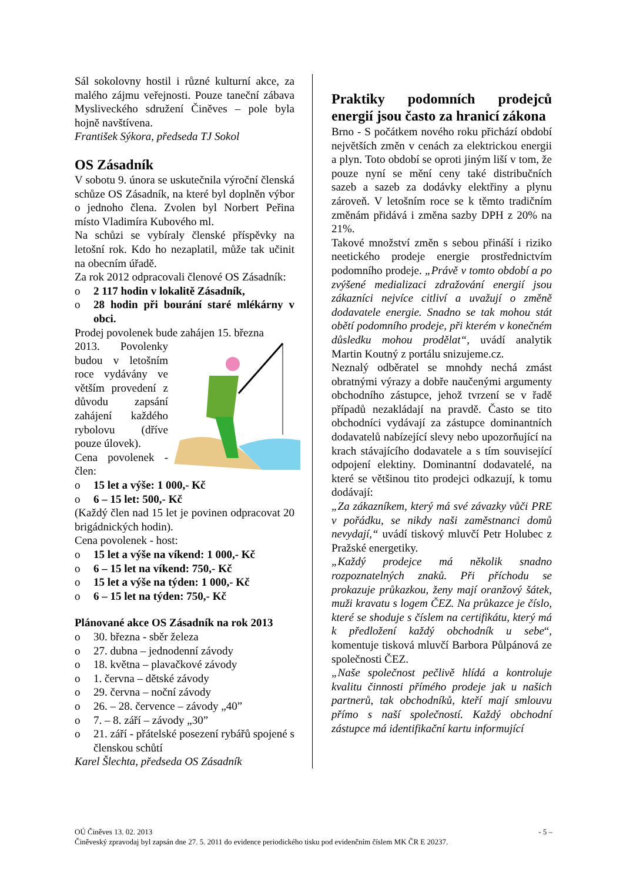Sál sokolovny hostil i různé kulturní akce, za malého zájmu veřejnosti. Pouze taneční zábava Mysliveckého sdružení Činěves – pole byla hojně navštívena.
František Sýkora, předseda TJ Sokol
OS Zásadník
V sobotu 9. února se uskutečnila výroční členská schůze OS Zásadník, na které byl doplněn výbor o jednoho člena. Zvolen byl Norbert Peřina místo Vladimíra Kubového ml.
Na schůzi se vybíraly členské příspěvky na letošní rok. Kdo ho nezaplatil, může tak učinit na obecním úřadě.
Za rok 2012 odpracovali členové OS Zásadník:
o 2 117 hodin v lokalitě Zásadník,
o 28 hodin při bourání staré mlékárny v obci.
Prodej povolenek bude zahájen 15. března
2013. Povolenky budou v letošním roce vydávány ve větším provedení z důvodu zapsání zahájení každého rybolovu (dříve pouze úlovek).
Cena povolenek - člen:
o 15 let a výše: 1 000,- Kč
o 6 – 15 let: 500,- Kč
(Každý člen nad 15 let je povinen odpracovat 20 brigádnických hodin).
Cena povolenek - host:
o 15 let a výše na víkend: 1 000,- Kč
o 6 – 15 let na víkend: 750,- Kč
o 15 let a výše na týden: 1 000,- Kč
o 6 – 15 let na týden: 750,- Kč
Plánované akce OS Zásadník na rok 2013
o 30. března - sběr železa
o 27. dubna – jednodenní závody
o 18. května – plavačkové závody
o 1. června – dětské závody
o 29. června – noční závody
o 26. – 28. července – závody „40”
o 7. – 8. září – závody „30”
o 21. září - přátelské posezení rybářů spojené s členskou schůtí
Karel Šlechta, předseda OS Zásadník
Praktiky podomních prodejců energií jsou často za hranicí zákona
Brno - S počátkem nového roku přichází období největších změn v cenách za elektrickou energii a plyn. Toto období se oproti jiným liší v tom, že pouze nyní se mění ceny také distribučních sazeb a sazeb za dodávky elektřiny a plynu zároveň. V letošním roce se k těmto tradičním změnám přidává i změna sazby DPH z 20% na 21%.
Takové množství změn s sebou přináší i riziko neetického prodeje energie prostřednictvím podomního prodeje. „Právě v tomto období a po zvýšené medializaci zdražování energií jsou zákazníci nejvíce citliví a uvažují o změně dodavatele energie. Snadno se tak mohou stát obětí podomního prodeje, při kterém v konečném důsledku mohou prodělat“, uvádí analytik Martin Koutný z portálu snizujeme.cz.
Neznalý odběratel se mnohdy nechá zmást obratnými výrazy a dobře naučenými argumenty obchodního zástupce, jehož tvrzení se v řadě případů nezakládají na pravdě. Často se tito obchodníci vydávají za zástupce dominantních dodavatelů nabízející slevy nebo upozorňující na krach stávajícího dodavatele a s tím související odpojení elektiny. Dominantní dodavatelé, na které se většinou tito prodejci odkazují, k tomu dodávají:
„Za zákazníkem, který má své závazky vůči PRE v pořádku, se nikdy naši zaměstnanci domů nevydají,“ uvádí tiskový mluvčí Petr Holubec z Pražské energetiky.
„Každý prodejce má několik snadno rozpoznatelných znaků. Při příchodu se prokazuje průkazkou, ženy mají oranžový šátek, muži kravatu s logem ČEZ. Na průkazce je číslo, které se shoduje s číslem na certifikátu, který má k předložení každý obchodník u sebe“, komentuje tisková mluvčí Barbora Půlpánová ze společnosti ČEZ.
„Naše společnost pečlivě hlídá a kontroluje kvalitu činnosti přímého prodeje jak u našich partnerů, tak obchodníků, kteří mají smlouvu přímo s naší společností. Každý obchodní zástupce má identifikační kartu informující
OÚ Činěves 13. 02. 2013 - 5 –
Činěveský zpravodaj byl zapsán dne 27. 5. 2011 do evidence periodického tisku pod evidenčním číslem MK ČR E 20237.